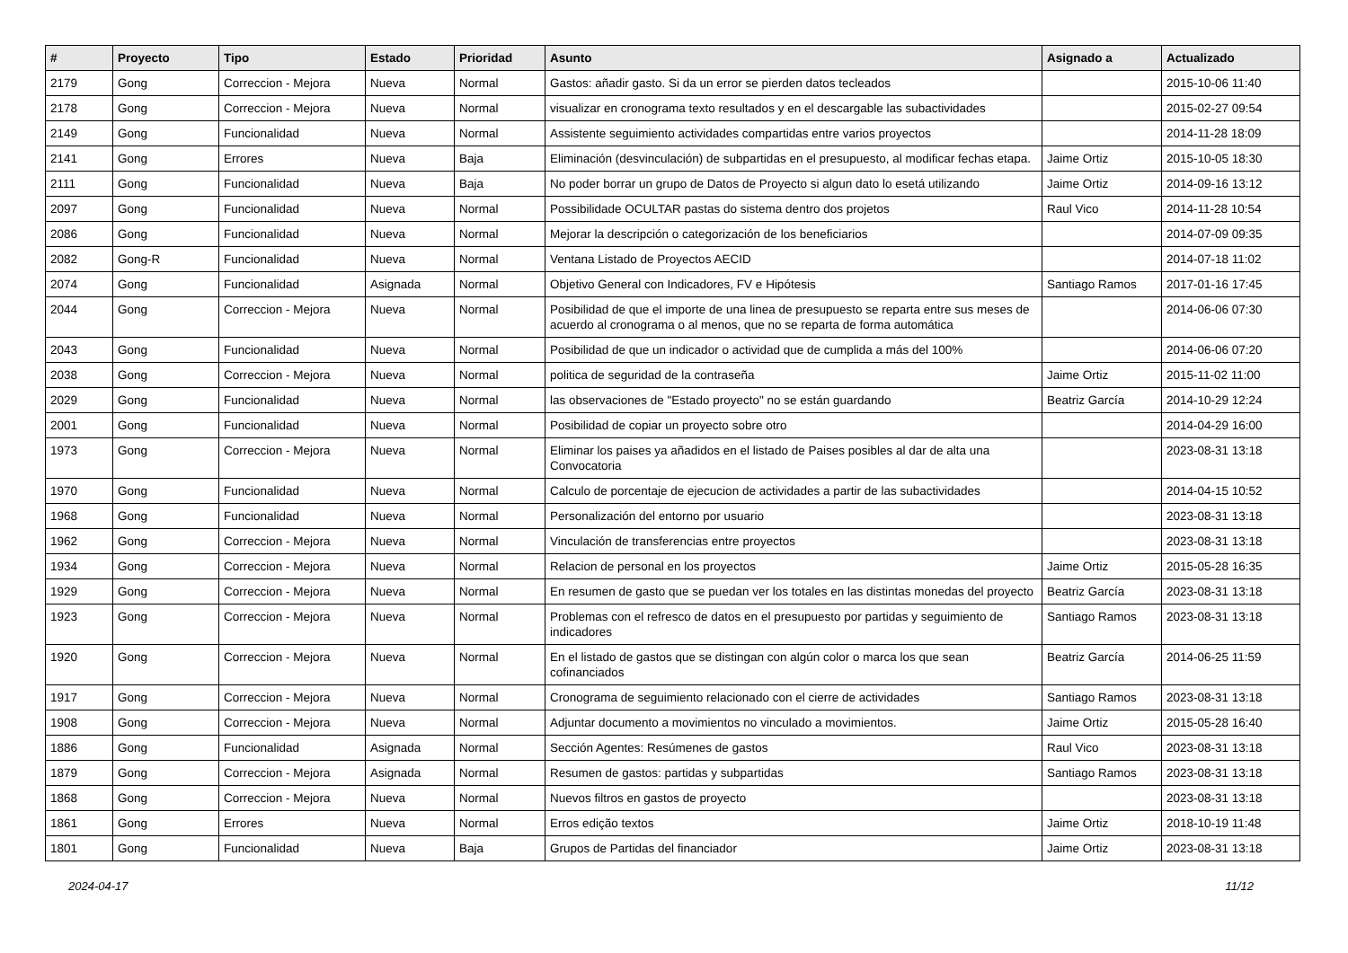| # | Proyecto | Tipo | Estado | Prioridad | Asunto | Asignado a | Actualizado |
| --- | --- | --- | --- | --- | --- | --- | --- |
| 2179 | Gong | Correccion - Mejora | Nueva | Normal | Gastos: añadir gasto. Si da un error se pierden datos tecleados | | 2015-10-06 11:40 |
| 2178 | Gong | Correccion - Mejora | Nueva | Normal | visualizar en cronograma texto resultados y en el descargable las subactividades | | 2015-02-27 09:54 |
| 2149 | Gong | Funcionalidad | Nueva | Normal | Assistente seguimiento actividades compartidas entre varios proyectos | | 2014-11-28 18:09 |
| 2141 | Gong | Errores | Nueva | Baja | Eliminación (desvinculación) de subpartidas en el presupuesto, al modificar fechas etapa. | Jaime Ortiz | 2015-10-05 18:30 |
| 2111 | Gong | Funcionalidad | Nueva | Baja | No poder borrar un grupo de Datos de Proyecto si algun dato lo esetá utilizando | Jaime Ortiz | 2014-09-16 13:12 |
| 2097 | Gong | Funcionalidad | Nueva | Normal | Possibilidade OCULTAR pastas do sistema dentro dos projetos | Raul Vico | 2014-11-28 10:54 |
| 2086 | Gong | Funcionalidad | Nueva | Normal | Mejorar la descripción o categorización de los beneficiarios | | 2014-07-09 09:35 |
| 2082 | Gong-R | Funcionalidad | Nueva | Normal | Ventana Listado de Proyectos AECID | | 2014-07-18 11:02 |
| 2074 | Gong | Funcionalidad | Asignada | Normal | Objetivo General con Indicadores, FV e Hipótesis | Santiago Ramos | 2017-01-16 17:45 |
| 2044 | Gong | Correccion - Mejora | Nueva | Normal | Posibilidad de que el importe de una linea de presupuesto se reparta entre sus meses de acuerdo al cronograma o al menos, que no se reparta de forma automática | | 2014-06-06 07:30 |
| 2043 | Gong | Funcionalidad | Nueva | Normal | Posibilidad de que un indicador o actividad que de cumplida a más del 100% | | 2014-06-06 07:20 |
| 2038 | Gong | Correccion - Mejora | Nueva | Normal | politica de seguridad de la contraseña | Jaime Ortiz | 2015-11-02 11:00 |
| 2029 | Gong | Funcionalidad | Nueva | Normal | las observaciones de "Estado proyecto" no se están guardando | Beatriz García | 2014-10-29 12:24 |
| 2001 | Gong | Funcionalidad | Nueva | Normal | Posibilidad de copiar un proyecto sobre otro | | 2014-04-29 16:00 |
| 1973 | Gong | Correccion - Mejora | Nueva | Normal | Eliminar los paises ya añadidos en el listado de Paises posibles al dar de alta una Convocatoria | | 2023-08-31 13:18 |
| 1970 | Gong | Funcionalidad | Nueva | Normal | Calculo de porcentaje de ejecucion de actividades a partir de las subactividades | | 2014-04-15 10:52 |
| 1968 | Gong | Funcionalidad | Nueva | Normal | Personalización del entorno por usuario | | 2023-08-31 13:18 |
| 1962 | Gong | Correccion - Mejora | Nueva | Normal | Vinculación de transferencias entre proyectos | | 2023-08-31 13:18 |
| 1934 | Gong | Correccion - Mejora | Nueva | Normal | Relacion de personal en los proyectos | Jaime Ortiz | 2015-05-28 16:35 |
| 1929 | Gong | Correccion - Mejora | Nueva | Normal | En resumen de gasto que se puedan ver los totales en las distintas monedas del proyecto | Beatriz García | 2023-08-31 13:18 |
| 1923 | Gong | Correccion - Mejora | Nueva | Normal | Problemas con el refresco de datos en el presupuesto por partidas y seguimiento de indicadores | Santiago Ramos | 2023-08-31 13:18 |
| 1920 | Gong | Correccion - Mejora | Nueva | Normal | En el listado de gastos que se distingan con algún color o marca los que sean cofinanciados | Beatriz García | 2014-06-25 11:59 |
| 1917 | Gong | Correccion - Mejora | Nueva | Normal | Cronograma de seguimiento relacionado con el cierre de actividades | Santiago Ramos | 2023-08-31 13:18 |
| 1908 | Gong | Correccion - Mejora | Nueva | Normal | Adjuntar documento a movimientos no vinculado a movimientos. | Jaime Ortiz | 2015-05-28 16:40 |
| 1886 | Gong | Funcionalidad | Asignada | Normal | Sección Agentes: Resúmenes de gastos | Raul Vico | 2023-08-31 13:18 |
| 1879 | Gong | Correccion - Mejora | Asignada | Normal | Resumen de gastos: partidas y subpartidas | Santiago Ramos | 2023-08-31 13:18 |
| 1868 | Gong | Correccion - Mejora | Nueva | Normal | Nuevos filtros en gastos de proyecto | | 2023-08-31 13:18 |
| 1861 | Gong | Errores | Nueva | Normal | Erros edição textos | Jaime Ortiz | 2018-10-19 11:48 |
| 1801 | Gong | Funcionalidad | Nueva | Baja | Grupos de Partidas del financiador | Jaime Ortiz | 2023-08-31 13:18 |
2024-04-17 11/12